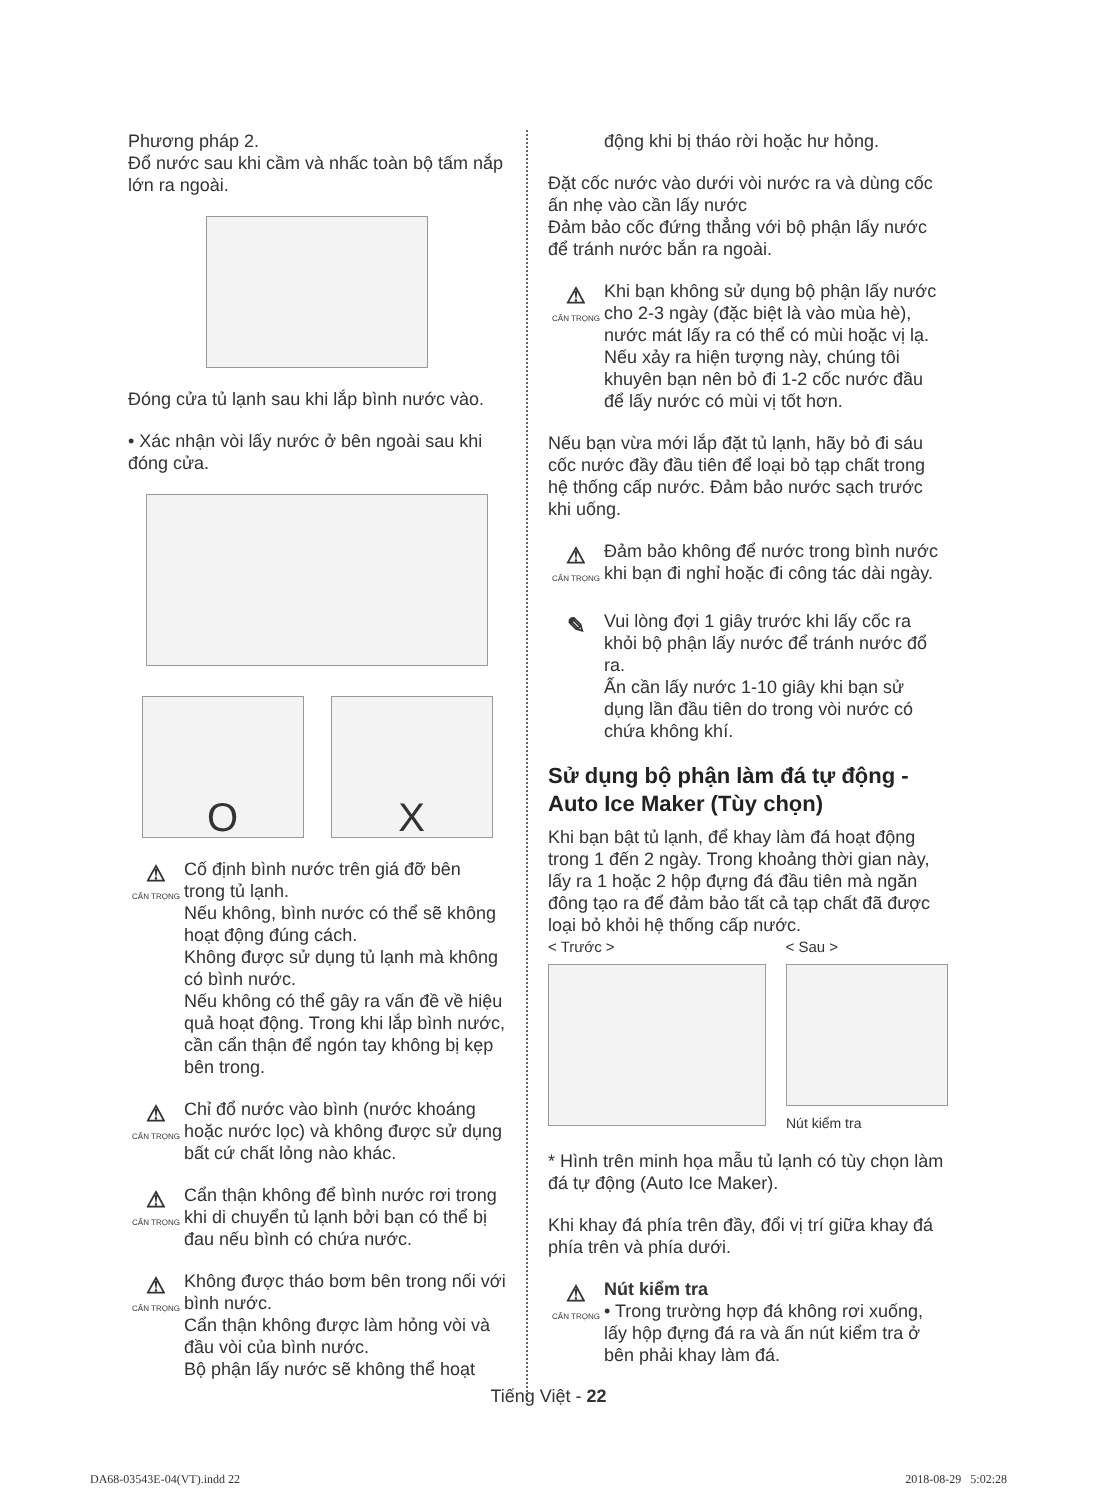Phương pháp 2.
Đổ nước sau khi cầm và nhấc toàn bộ tấm nắp lớn ra ngoài.
Đóng cửa tủ lạnh sau khi lắp bình nước vào.
• Xác nhận vòi lấy nước ở bên ngoài sau khi đóng cửa.
O X
⚠
CẨN TRỌNG
Cố định bình nước trên giá đỡ bên trong tủ lạnh.
Nếu không, bình nước có thể sẽ không hoạt động đúng cách.
Không được sử dụng tủ lạnh mà không có bình nước.
Nếu không có thể gây ra vấn đề về hiệu quả hoạt động. Trong khi lắp bình nước, cần cẩn thận để ngón tay không bị kẹp bên trong.
⚠
CẨN TRỌNG
Chỉ đổ nước vào bình (nước khoáng hoặc nước lọc) và không được sử dụng bất cứ chất lỏng nào khác.
⚠
CẨN TRỌNG
Cẩn thận không để bình nước rơi trong khi di chuyển tủ lạnh bởi bạn có thể bị đau nếu bình có chứa nước.
⚠
CẨN TRỌNG
Không được tháo bơm bên trong nối với bình nước.
Cẩn thận không được làm hỏng vòi và đầu vòi của bình nước.
Bộ phận lấy nước sẽ không thể hoạt
động khi bị tháo rời hoặc hư hỏng.
Đặt cốc nước vào dưới vòi nước ra và dùng cốc ấn nhẹ vào cần lấy nước
Đảm bảo cốc đứng thẳng với bộ phận lấy nước để tránh nước bắn ra ngoài.
⚠
CẨN TRỌNG
Khi bạn không sử dụng bộ phận lấy nước cho 2-3 ngày (đặc biệt là vào mùa hè), nước mát lấy ra có thể có mùi hoặc vị lạ. Nếu xảy ra hiện tượng này, chúng tôi khuyên bạn nên bỏ đi 1-2 cốc nước đầu để lấy nước có mùi vị tốt hơn.
Nếu bạn vừa mới lắp đặt tủ lạnh, hãy bỏ đi sáu cốc nước đầy đầu tiên để loại bỏ tạp chất trong hệ thống cấp nước. Đảm bảo nước sạch trước khi uống.
⚠
CẨN TRỌNG
Đảm bảo không để nước trong bình nước khi bạn đi nghỉ hoặc đi công tác dài ngày.
✎
Vui lòng đợi 1 giây trước khi lấy cốc ra khỏi bộ phận lấy nước để tránh nước đổ ra.
Ấn cần lấy nước 1-10 giây khi bạn sử dụng lần đầu tiên do trong vòi nước có chứa không khí.
Sử dụng bộ phận làm đá tự động - Auto Ice Maker (Tùy chọn)
Khi bạn bật tủ lạnh, để khay làm đá hoạt động trong 1 đến 2 ngày. Trong khoảng thời gian này, lấy ra 1 hoặc 2 hộp đựng đá đầu tiên mà ngăn đông tạo ra để đảm bảo tất cả tạp chất đã được loại bỏ khỏi hệ thống cấp nước.
< Trước > < Sau >
Nút kiểm tra
* Hình trên minh họa mẫu tủ lạnh có tùy chọn làm đá tự động (Auto Ice Maker).
Khi khay đá phía trên đầy, đổi vị trí giữa khay đá phía trên và phía dưới.
⚠
CẨN TRỌNG
Nút kiểm tra
• Trong trường hợp đá không rơi xuống, lấy hộp đựng đá ra và ấn nút kiểm tra ở bên phải khay làm đá.
Tiếng Việt - 22
DA68-03543E-04(VT).indd 22 2018-08-29 5:02:28